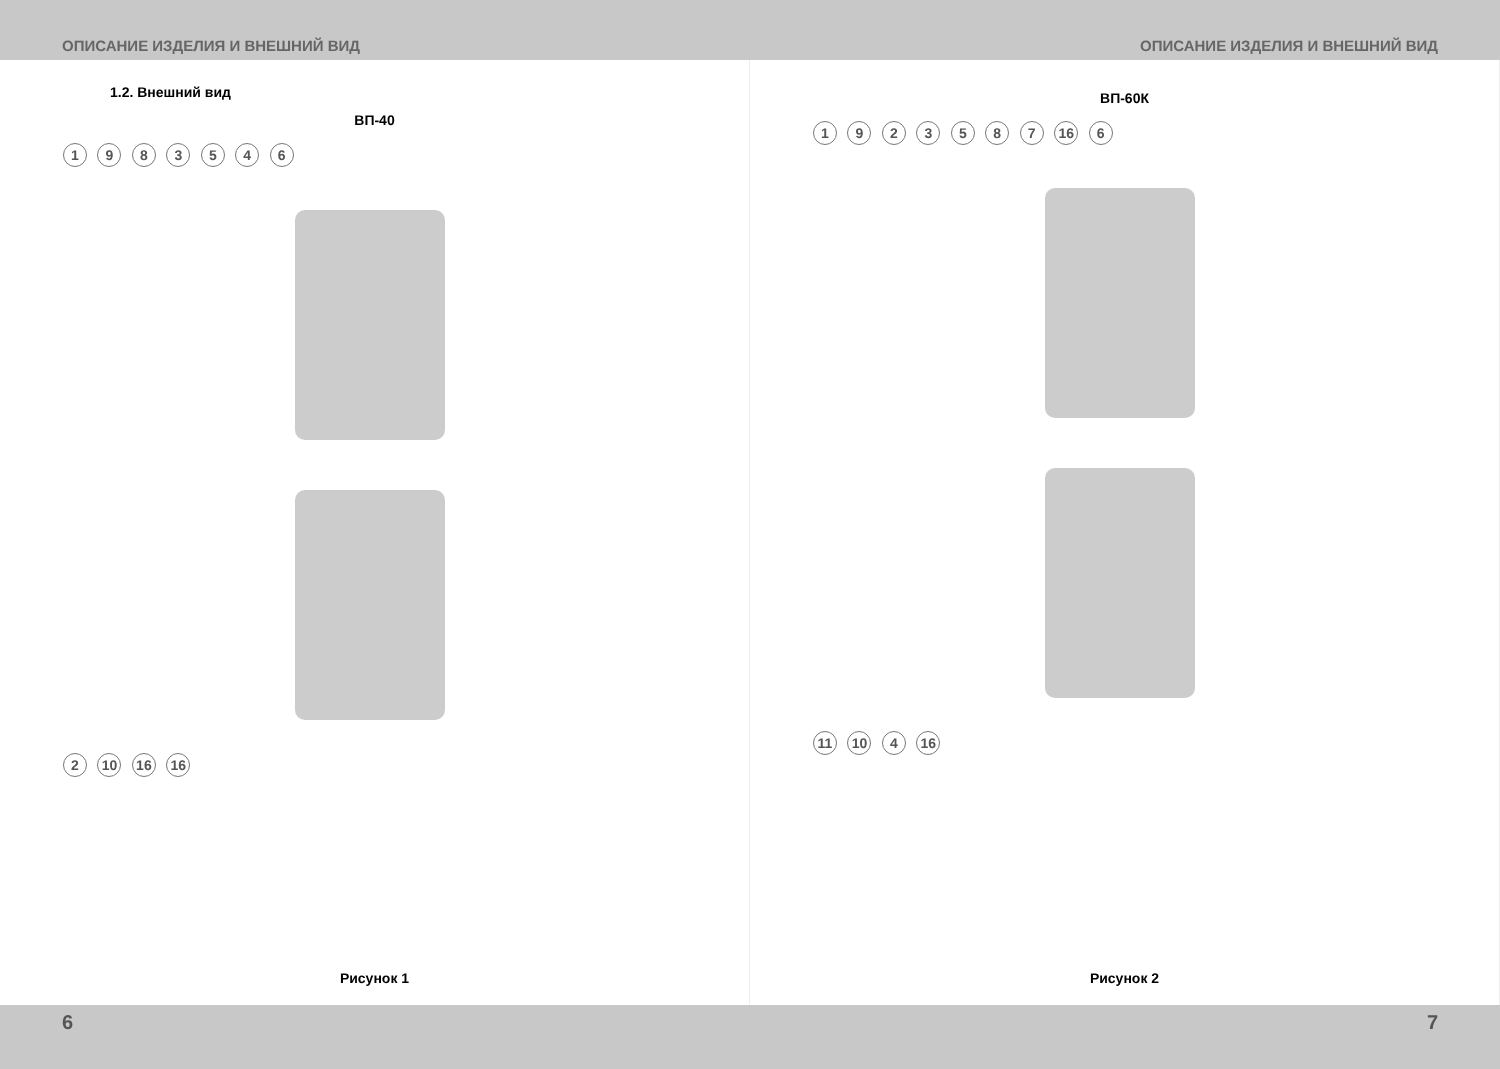ОПИСАНИЕ ИЗДЕЛИЯ И ВНЕШНИЙ ВИД ОПИСАНИЕ ИЗДЕЛИЯ И ВНЕШНИЙ ВИД
1.2. Внешний вид
ВП-40
1 9 8 3 5 4 6
2 10 16 16
Рисунок 1
ВП-60К
1 9 2 3 5 8 7 16 6
11 10 4 16
Рисунок 2
6 7